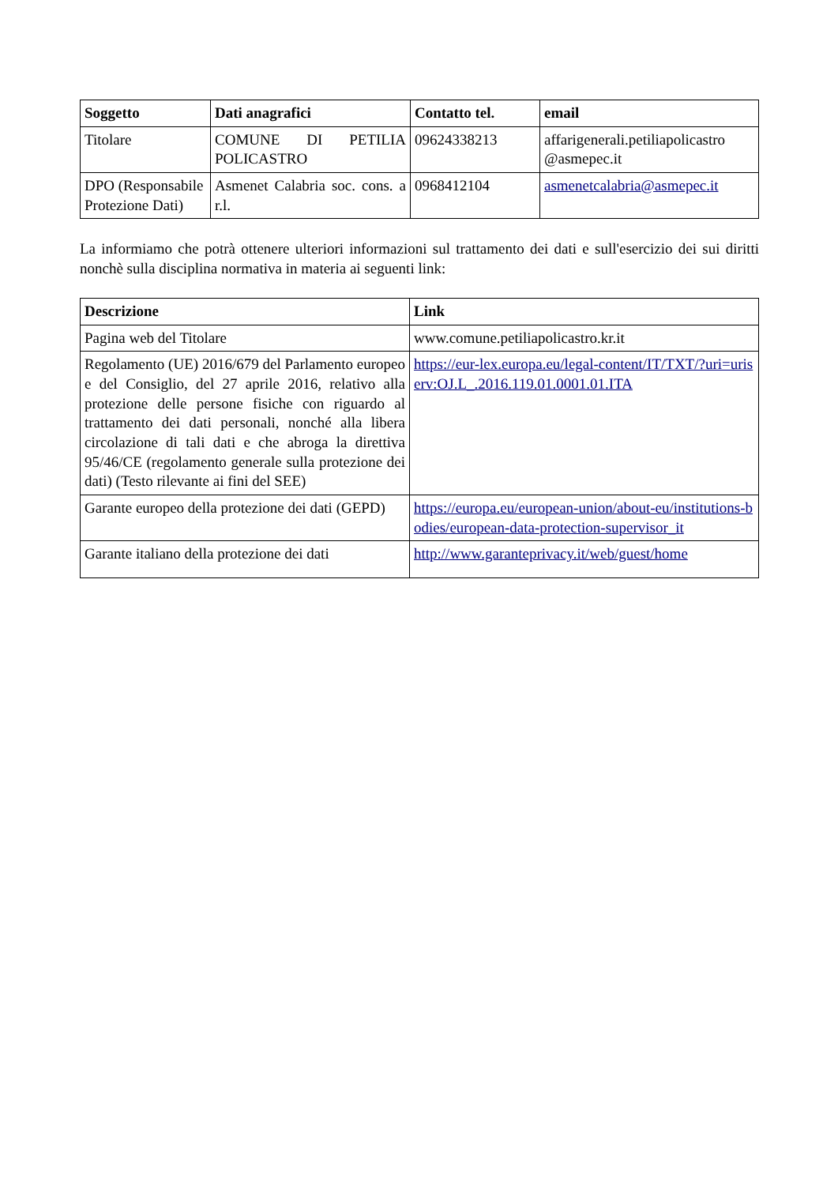| Soggetto | Dati anagrafici | Contatto tel. | email |
| --- | --- | --- | --- |
| Titolare | COMUNE DI PETILIA POLICASTRO | 09624338213 | affarigenerali.petiliapolicastro @asmepec.it |
| DPO (Responsabile Protezione Dati) | Asmenet Calabria soc. cons. a r.l. | 0968412104 | asmenetcalabria@asmepec.it |
La informiamo che potrà ottenere ulteriori informazioni sul trattamento dei dati e sull'esercizio dei sui diritti nonchè sulla disciplina normativa in materia ai seguenti link:
| Descrizione | Link |
| --- | --- |
| Pagina web del Titolare | www.comune.petiliapolicastro.kr.it |
| Regolamento (UE) 2016/679 del Parlamento europeo e del Consiglio, del 27 aprile 2016, relativo alla protezione delle persone fisiche con riguardo al trattamento dei dati personali, nonché alla libera circolazione di tali dati e che abroga la direttiva 95/46/CE (regolamento generale sulla protezione dei dati) (Testo rilevante ai fini del SEE) | https://eur-lex.europa.eu/legal-content/IT/TXT/?uri=uriserv:OJ.L_.2016.119.01.0001.01.ITA |
| Garante europeo della protezione dei dati (GEPD) | https://europa.eu/european-union/about-eu/institutions-bodies/european-data-protection-supervisor_it |
| Garante italiano della protezione dei dati | http://www.garanteprivacy.it/web/guest/home |